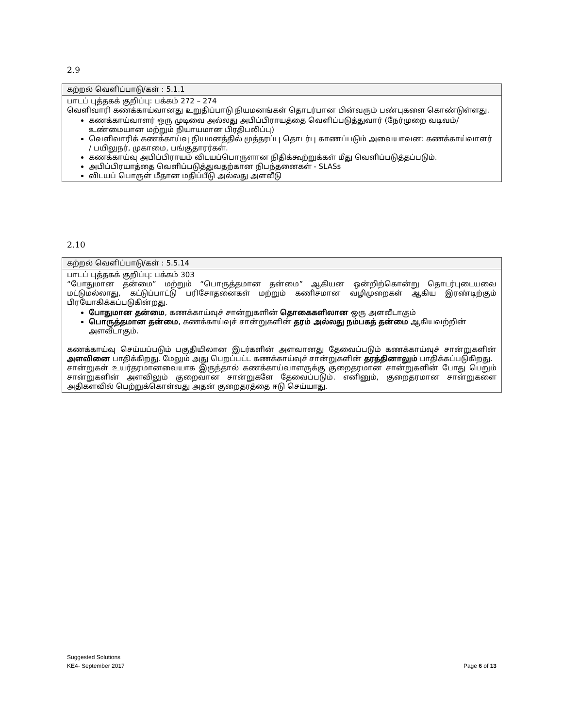2.9
| கற்றல் வெளிப்பாடு/கள் : 5.1.1 |
| பாடப் புத்தகக் குறிப்பு: பக்கம் 272 – 274 வெளிவாரி கணக்காய்வானது உறுதிப்பாடு நியமனங்கள் தொடர்பான பின்வரும் பண்புகளை கொண்டுள்ளது. கணக்காய்வாளர் ஒரு முடிவை அல்லது அபிப்பிராயத்தை வெளிப்படுத்துவார் (நேர்முறை வடிவம்/ உண்மையான மற்றும் நியாயமான பிரதிபலிப்பு) வெளிவாரிக் கணக்காய்வு நியமனத்தில் முத்தரப்பு தொடர்பு காணப்படும் அவையாவன: கணக்காய்வாளர் / பயிலுநர், முகாமை, பங்குதாரர்கள். கணக்காய்வு அபிப்பிராயம் விடயப்பொருளான நிதிக்கூற்றுக்கள் மீது வெளிப்படுத்தப்படும். அபிப்பிரயாத்தை வெளிப்படுத்துவதற்கான நிபந்தனைகள் - SLASs விடயப் பொருள் மீதான மதிப்பீடு அல்லது அளவீடு |
2.10
| கற்றல் வெளிப்பாடு/கள் : 5.5.14 |
| பாடப் புத்தகக் குறிப்பு: பக்கம் 303 “போதுமான தன்மை” மற்றும் “பொருத்தமான தன்மை” ஆகியன ஒன்றிற்கொன்று தொடர்புடையவை மட்டுமல்லாது, கட்டுப்பாட்டு பரிசோதனைகள் மற்றும் கணிசமான வழிமுறைகள் ஆகிய இரண்டிற்கும் பிரயோகிக்கப்படுகின்றது. போதுமான தன்மை , கணக்காய்வுச் சான்றுகளின் தொகைகளிலான ஒரு அளவீடாகும் பொருத்தமான தன்மை , கணக்காய்வுச் சான்றுகளின் தரம் அல்லது நம்பகத் தன்மை ஆகியவற்றின் அளவீடாகும். கணக்காய்வு செய்யப்படும் பகுதியிலான இடர்களின் அளவானது தேவைப்படும் கணக்காய்வுச் சான்றுகளின் அளவினை பாதிக்கிறது. மேலும் அது பெறப்பட்ட கணக்காய்வுச் சான்றுகளின் தரத்தினாலும் பாதிக்கப்படுகிறது. சான்றுகள் உயர்தரமானவையாக இருந்தால் கணக்காய்வாளருக்கு குறைதரமான சான்றுகளின் போது பெறும் சான்றுகளின் அளவிலும் குறைவான சான்றுகளே தேவைப்படும். எனினும், குறைதரமான சான்றுகளை அதிகளவில் பெற்றுக்கொள்வது அதன் குறைதரத்தை ஈடு செய்யாது. |
Suggested Solutions
KE4- September 2017 Page 6 of 13